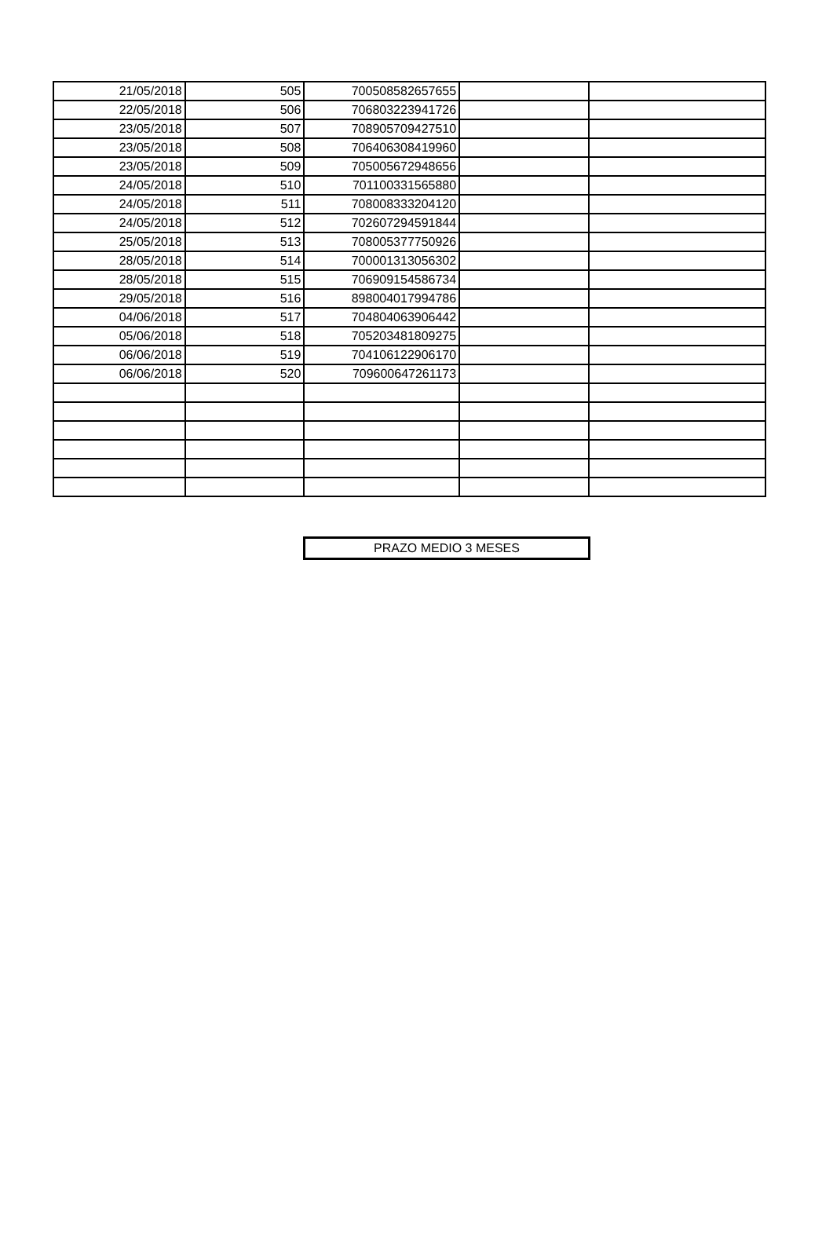| 21/05/2018 | 505 | 700508582657655 | | |
| 22/05/2018 | 506 | 706803223941726 | | |
| 23/05/2018 | 507 | 708905709427510 | | |
| 23/05/2018 | 508 | 706406308419960 | | |
| 23/05/2018 | 509 | 705005672948656 | | |
| 24/05/2018 | 510 | 701100331565880 | | |
| 24/05/2018 | 511 | 708008333204120 | | |
| 24/05/2018 | 512 | 702607294591844 | | |
| 25/05/2018 | 513 | 708005377750926 | | |
| 28/05/2018 | 514 | 700001313056302 | | |
| 28/05/2018 | 515 | 706909154586734 | | |
| 29/05/2018 | 516 | 898004017994786 | | |
| 04/06/2018 | 517 | 704804063906442 | | |
| 05/06/2018 | 518 | 705203481809275 | | |
| 06/06/2018 | 519 | 704106122906170 | | |
| 06/06/2018 | 520 | 709600647261173 | | |
PRAZO MEDIO 3 MESES